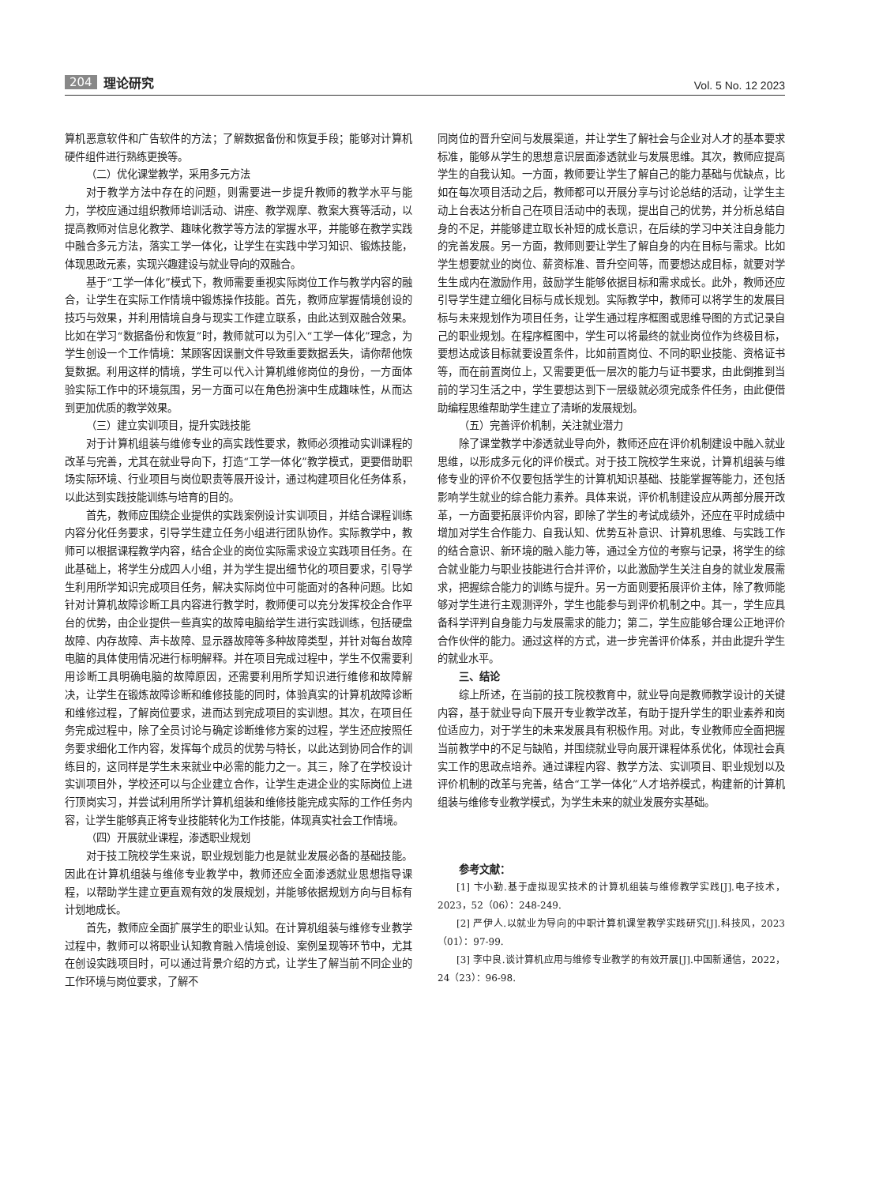204 理论研究
Vol. 5 No. 12 2023
算机恶意软件和广告软件的方法；了解数据备份和恢复手段；能够对计算机硬件组件进行熟练更换等。
（二）优化课堂教学，采用多元方法
对于教学方法中存在的问题，则需要进一步提升教师的教学水平与能力，学校应通过组织教师培训活动、讲座、教学观摩、教案大赛等活动，以提高教师对信息化教学、趣味化教学等方法的掌握水平，并能够在教学实践中融合多元方法，落实工学一体化，让学生在实践中学习知识、锻炼技能，体现思政元素，实现兴趣建设与就业导向的双融合。
基于“工学一体化”模式下，教师需要重视实际岗位工作与教学内容的融合，让学生在实际工作情境中锻炼操作技能。首先，教师应掌握情境创设的技巧与效果，并利用情境自身与现实工作建立联系，由此达到双融合效果。比如在学习“数据备份和恢复”时，教师就可以为引入“工学一体化”理念，为学生创设一个工作情境：某顾客因误删文件导致重要数据丢失，请你帮他恢复数据。利用这样的情境，学生可以代入计算机维修岗位的身份，一方面体验实际工作中的环境氛围，另一方面可以在角色扮演中生成趣味性，从而达到更加优质的教学效果。
（三）建立实训项目，提升实践技能
对于计算机组装与维修专业的高实践性要求，教师必须推动实训课程的改革与完善，尤其在就业导向下，打造“工学一体化”教学模式，更要借助职场实际环境、行业项目与岗位职责等展开设计，通过构建项目化任务体系，以此达到实践技能训练与培育的目的。
首先，教师应围绕企业提供的实践案例设计实训项目，并结合课程训练内容分化任务要求，引导学生建立任务小组进行团队协作。实际教学中，教师可以根据课程教学内容，结合企业的岗位实际需求设立实践项目任务。在此基础上，将学生分成四人小组，并为学生提出细节化的项目要求，引导学生利用所学知识完成项目任务，解决实际岗位中可能面对的各种问题。比如针对计算机故障诊断工具内容进行教学时，教师便可以充分发挥校企合作平台的优势，由企业提供一些真实的故障电脑给学生进行实践训练，包括硬盘故障、内存故障、声卡故障、显示器故障等多种故障类型，并针对每台故障电脑的具体使用情况进行标明解释。并在项目完成过程中，学生不仅需要利用诊断工具明确电脑的故障原因，还需要利用所学知识进行维修和故障解决，让学生在锻炼故障诊断和维修技能的同时，体验真实的计算机故障诊断和维修过程，了解岗位要求，进而达到完成项目的实训想。其次，在项目任务完成过程中，除了全员讨论与确定诊断维修方案的过程，学生还应按照任务要求细化工作内容，发挥每个成员的优势与特长，以此达到协同合作的训练目的，这同样是学生未来就业中必需的能力之一。其三，除了在学校设计实训项目外，学校还可以与企业建立合作，让学生走进企业的实际岗位上进行顶岗实习，并尝试利用所学计算机组装和维修技能完成实际的工作任务内容，让学生能够真正将专业技能转化为工作技能，体现真实社会工作情境。
（四）开展就业课程，渗透职业规划
对于技工院校学生来说，职业规划能力也是就业发展必备的基础技能。因此在计算机组装与维修专业教学中，教师还应全面渗透就业思想指导课程，以帮助学生建立更直观有效的发展规划，并能够依据规划方向与目标有计划地成长。
首先，教师应全面扩展学生的职业认知。在计算机组装与维修专业教学过程中，教师可以将职业认知教育融入情境创设、案例呈现等环节中，尤其在创设实践项目时，可以通过背景介绍的方式，让学生了解当前不同企业的工作环境与岗位要求，了解不
同岗位的晋升空间与发展渠道，并让学生了解社会与企业对人才的基本要求标准，能够从学生的思想意识层面渗透就业与发展思维。其次，教师应提高学生的自我认知。一方面，教师要让学生了解自己的能力基础与优缺点，比如在每次项目活动之后，教师都可以开展分享与讨论总结的活动，让学生主动上台表达分析自己在项目活动中的表现，提出自己的优势，并分析总结自身的不足，并能够建立取长补短的成长意识，在后续的学习中关注自身能力的完善发展。另一方面，教师则要让学生了解自身的内在目标与需求。比如学生想要就业的岗位、薪资标准、晋升空间等，而要想达成目标，就要对学生生成内在激励作用，鼓励学生能够依据目标和需求成长。此外，教师还应引导学生建立细化目标与成长规划。实际教学中，教师可以将学生的发展目标与未来规划作为项目任务，让学生通过程序框图或思维导图的方式记录自己的职业规划。在程序框图中，学生可以将最终的就业岗位作为终极目标，要想达成该目标就要设置条件，比如前置岗位、不同的职业技能、资格证书等，而在前置岗位上，又需要更低一层次的能力与证书要求，由此倒推到当前的学习生活之中，学生要想达到下一层级就必须完成条件任务，由此便借助编程思维帮助学生建立了清晰的发展规划。
（五）完善评价机制，关注就业潜力
除了课堂教学中渗透就业导向外，教师还应在评价机制建设中融入就业思维，以形成多元化的评价模式。对于技工院校学生来说，计算机组装与维修专业的评价不仅要包括学生的计算机知识基础、技能掌握等能力，还包括影响学生就业的综合能力素养。具体来说，评价机制建设应从两部分展开改革，一方面要拓展评价内容，即除了学生的考试成绩外，还应在平时成绩中增加对学生合作能力、自我认知、优势互补意识、计算机思维、与实践工作的结合意识、新环境的融入能力等，通过全方位的考察与记录，将学生的综合就业能力与职业技能进行合并评价，以此激励学生关注自身的就业发展需求，把握综合能力的训练与提升。另一方面则要拓展评价主体，除了教师能够对学生进行主观测评外，学生也能参与到评价机制之中。其一，学生应具备科学评判自身能力与发展需求的能力；第二，学生应能够合理公正地评价合作伙伴的能力。通过这样的方式，进一步完善评价体系，并由此提升学生的就业水平。
三、结论
综上所述，在当前的技工院校教育中，就业导向是教师教学设计的关键内容，基于就业导向下展开专业教学改革，有助于提升学生的职业素养和岗位适应力，对于学生的未来发展具有积极作用。对此，专业教师应全面把握当前教学中的不足与缺陷，并围绕就业导向展开课程体系优化，体现社会真实工作的思政点培养。通过课程内容、教学方法、实训项目、职业规划以及评价机制的改革与完善，结合“工学一体化”人才培养模式，构建新的计算机组装与维修专业教学模式，为学生未来的就业发展夯实基础。
参考文献：
[1] 卞小勤.基于虚拟现实技术的计算机组装与维修教学实践[J].电子技术，2023，52（06）：248-249.
[2] 严伊人.以就业为导向的中职计算机课堂教学实践研究[J].科技风，2023（01）：97-99.
[3] 李中良.谈计算机应用与维修专业教学的有效开展[J].中国新通信，2022，24（23）：96-98.